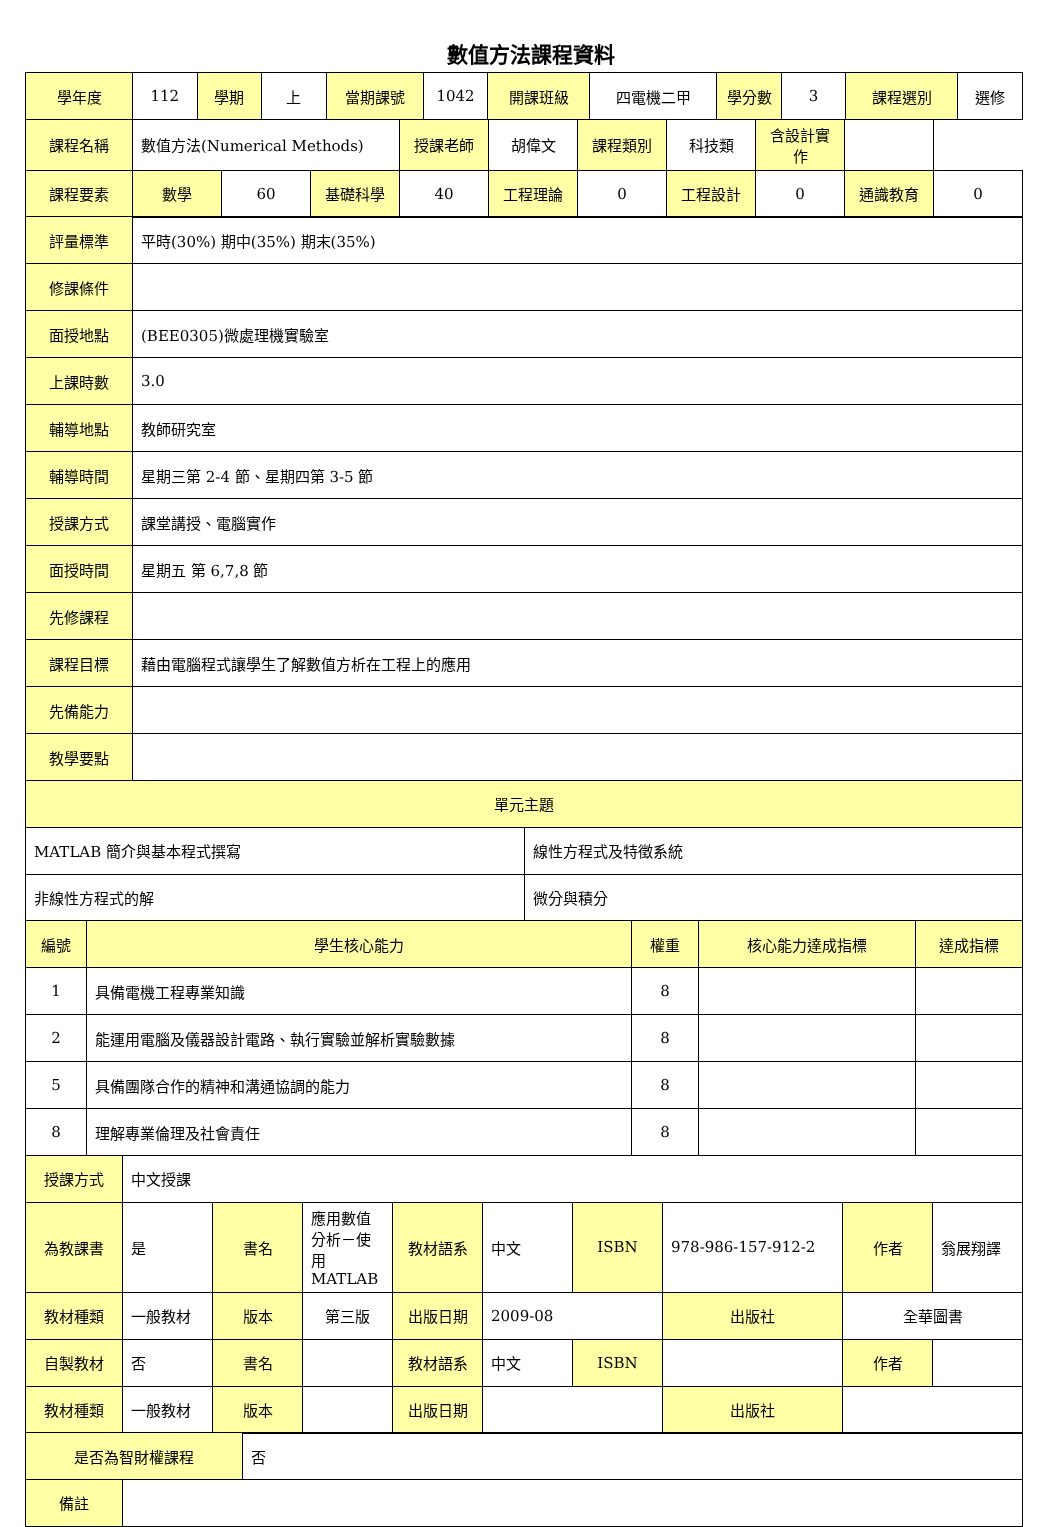數值方法課程資料
| 學年度 | 112 | 學期 | 上 | 當期課號 | 1042 | 開課班級 | 四電機二甲 | 學分數 | 3 | 課程選別 | 選修 |
| 課程名稱 | 數值方法(Numerical Methods) | | | 授課老師 | 胡偉文 | 課程類別 | 科技類 | 含設計實作 | | |
| 課程要素 | 數學 | 60 | 基礎科學 | 40 | 工程理論 | 0 | 工程設計 | 0 | 通識教育 | 0 |
| 評量標準 | 平時(30%) 期中(35%) 期末(35%) |
| 修課條件 | |
| 面授地點 | (BEE0305)微處理機實驗室 |
| 上課時數 | 3.0 |
| 輔導地點 | 教師研究室 |
| 輔導時間 | 星期三第 2-4 節、星期四第 3-5 節 |
| 授課方式 | 課堂講授、電腦實作 |
| 面授時間 | 星期五 第 6,7,8 節 |
| 先修課程 | |
| 課程目標 | 藉由電腦程式讓學生了解數值方析在工程上的應用 |
| 先備能力 | |
| 教學要點 | |
| 單元主題 | |
| MATLAB 簡介與基本程式撰寫 | 線性方程式及特徵系統 |
| 非線性方程式的解 | 微分與積分 |
| 編號 | 學生核心能力 | 權重 | 核心能力達成指標 | 達成指標 |
| --- | --- | --- | --- | --- |
| 1 | 具備電機工程專業知識 | 8 | | |
| 2 | 能運用電腦及儀器設計電路、執行實驗並解析實驗數據 | 8 | | |
| 5 | 具備團隊合作的精神和溝通協調的能力 | 8 | | |
| 8 | 理解專業倫理及社會責任 | 8 | | |
| 授課方式 | 中文授課 | | | | | | | | |
| 為教課書 | 是 | 書名 | 應用數值分析－使用 MATLAB | 教材語系 | 中文 | ISBN | 978-986-157-912-2 | 作者 | 翁展翔譯 |
| 教材種類 | 一般教材 | 版本 | 第三版 | 出版日期 | 2009-08 | | 出版社 | 全華圖書 | |
| 自製教材 | 否 | 書名 | | 教材語系 | 中文 | ISBN | | 作者 | |
| 教材種類 | 一般教材 | 版本 | | 出版日期 | | | 出版社 | | |
| 是否為智財權課程 | 否 |
| 備註 | |